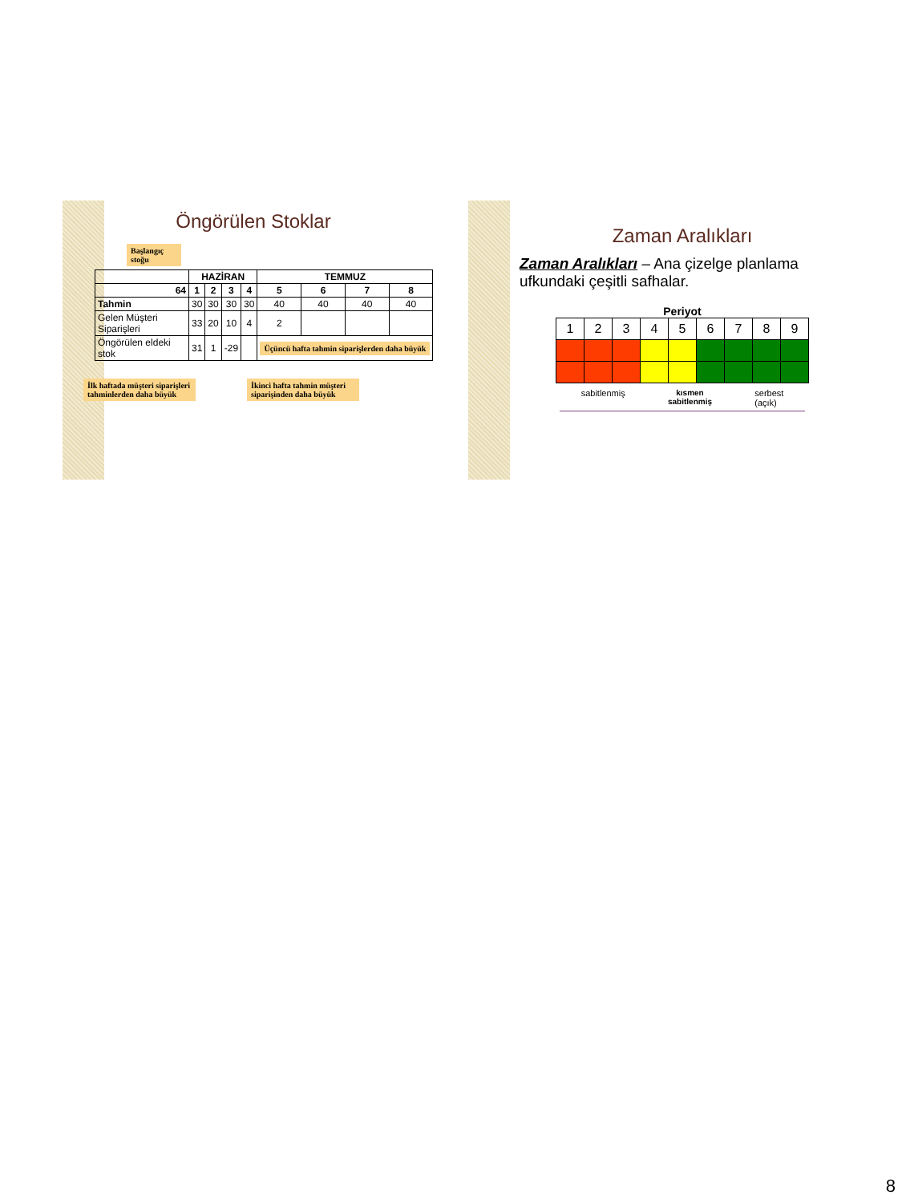Öngörülen Stoklar
Başlangıç stoğu
| | HAZİRAN | | | | TEMMUZ | | | |
| --- | --- | --- | --- | --- | --- | --- | --- | --- |
| 64 | 1 | 2 | 3 | 4 | 5 | 6 | 7 | 8 |
| Tahmin | 30 | 30 | 30 | 30 | 40 | 40 | 40 | 40 |
| Gelen Müşteri Siparişleri | 33 | 20 | 10 | 4 | 2 | | | |
| Öngörülen eldeki stok | 31 | 1 | -29 | | Üçüncü hafta tahmin siparişlerden daha büyük | | | |
İlk haftada müşteri siparişleri tahminlerden daha büyük
İkinci hafta tahmin müşteri siparişinden daha büyük
Zaman Aralıkları
Zaman Aralıkları – Ana çizelge planlama ufkundaki çeşitli safhalar.
Periyot
| 1 | 2 | 3 | 4 | 5 | 6 | 7 | 8 | 9 |
sabitlenmiş kısmen
sabitlenmiş serbest
(açık)
8